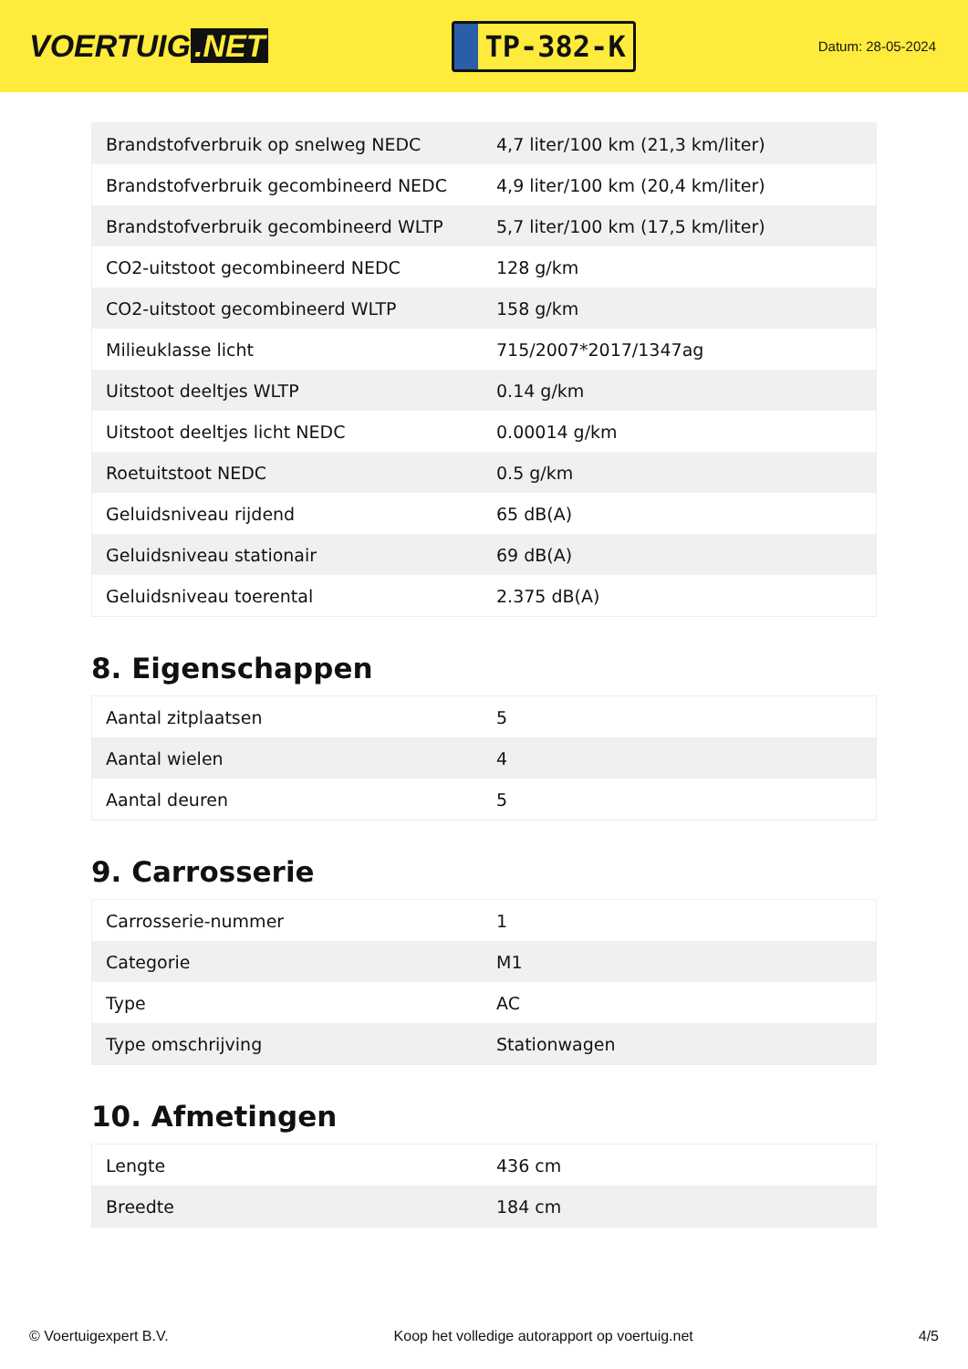VOERTUIG.NET
TP-382-K
Datum: 28-05-2024
| Brandstofverbruik op snelweg NEDC | 4,7 liter/100 km (21,3 km/liter) |
| Brandstofverbruik gecombineerd NEDC | 4,9 liter/100 km (20,4 km/liter) |
| Brandstofverbruik gecombineerd WLTP | 5,7 liter/100 km (17,5 km/liter) |
| CO2-uitstoot gecombineerd NEDC | 128 g/km |
| CO2-uitstoot gecombineerd WLTP | 158 g/km |
| Milieuklasse licht | 715/2007*2017/1347ag |
| Uitstoot deeltjes WLTP | 0.14 g/km |
| Uitstoot deeltjes licht NEDC | 0.00014 g/km |
| Roetuitstoot NEDC | 0.5 g/km |
| Geluidsniveau rijdend | 65 dB(A) |
| Geluidsniveau stationair | 69 dB(A) |
| Geluidsniveau toerental | 2.375 dB(A) |
8. Eigenschappen
| Aantal zitplaatsen | 5 |
| Aantal wielen | 4 |
| Aantal deuren | 5 |
9. Carrosserie
| Carrosserie-nummer | 1 |
| Categorie | M1 |
| Type | AC |
| Type omschrijving | Stationwagen |
10. Afmetingen
| Lengte | 436 cm |
| Breedte | 184 cm |
© Voertuigexpert B.V. Koop het volledige autorapport op voertuig.net 4/5